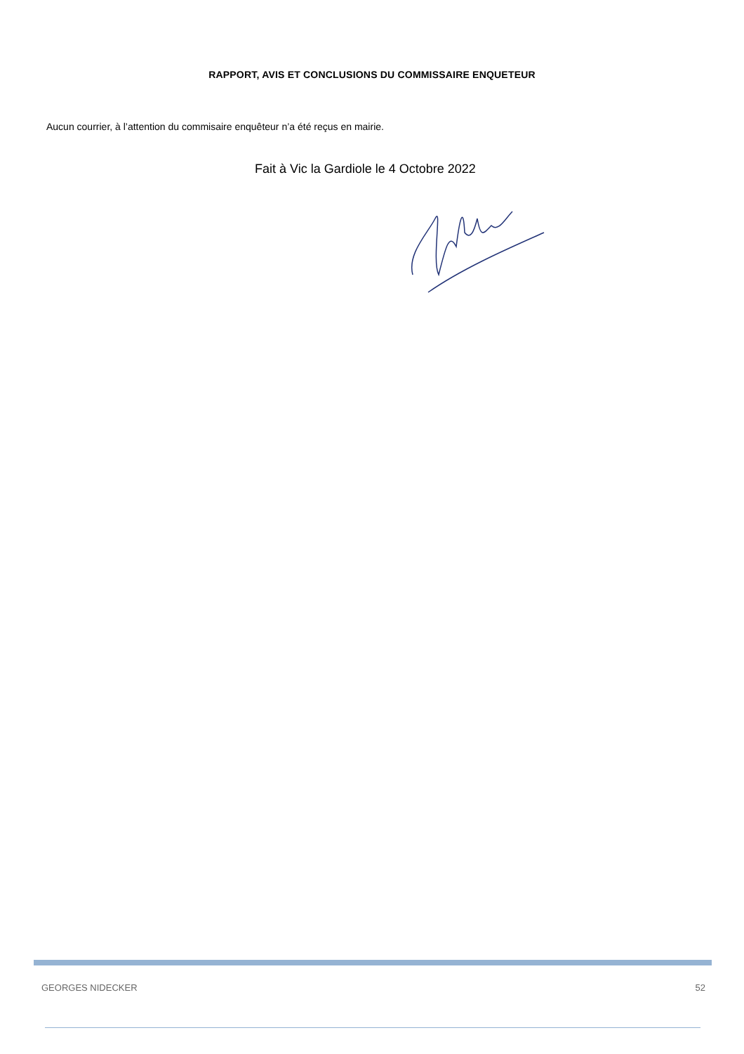RAPPORT, AVIS ET CONCLUSIONS DU COMMISSAIRE ENQUETEUR
Aucun courrier, à l’attention du commisaire enquêteur n’a été reçus en mairie.
Fait à Vic la Gardiole le 4 Octobre 2022
GEORGES NIDECKER 52